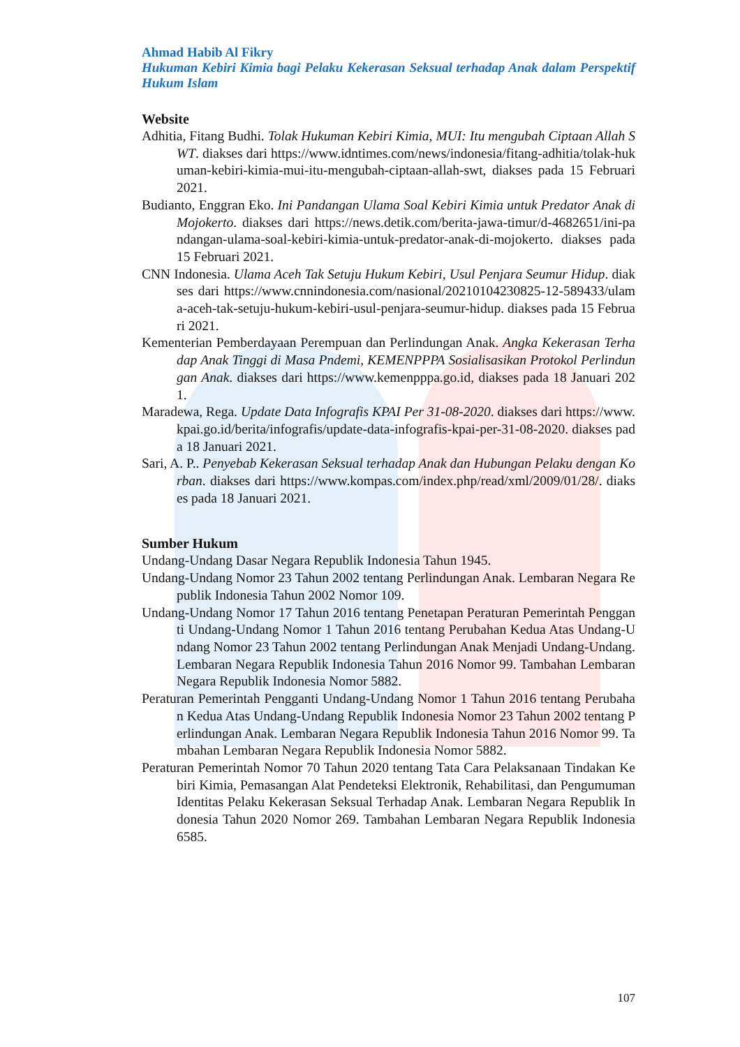Ahmad Habib Al Fikry
Hukuman Kebiri Kimia bagi Pelaku Kekerasan Seksual terhadap Anak dalam Perspektif Hukum Islam
Website
Adhitia, Fitang Budhi. Tolak Hukuman Kebiri Kimia, MUI: Itu mengubah Ciptaan Allah SWT. diakses dari https://www.idntimes.com/news/indonesia/fitang-adhitia/tolak-hukuman-kebiri-kimia-mui-itu-mengubah-ciptaan-allah-swt, diakses pada 15 Februari 2021.
Budianto, Enggran Eko. Ini Pandangan Ulama Soal Kebiri Kimia untuk Predator Anak di Mojokerto. diakses dari https://news.detik.com/berita-jawa-timur/d-4682651/ini-pandangan-ulama-soal-kebiri-kimia-untuk-predator-anak-di-mojokerto. diakses pada 15 Februari 2021.
CNN Indonesia. Ulama Aceh Tak Setuju Hukum Kebiri, Usul Penjara Seumur Hidup. diakses dari https://www.cnnindonesia.com/nasional/20210104230825-12-589433/ulama-aceh-tak-setuju-hukum-kebiri-usul-penjara-seumur-hidup. diakses pada 15 Februari 2021.
Kementerian Pemberdayaan Perempuan dan Perlindungan Anak. Angka Kekerasan Terhadap Anak Tinggi di Masa Pndemi, KEMENPPPA Sosialisasikan Protokol Perlindungan Anak. diakses dari https://www.kemenpppa.go.id, diakses pada 18 Januari 2021.
Maradewa, Rega. Update Data Infografis KPAI Per 31-08-2020. diakses dari https://www.kpai.go.id/berita/infografis/update-data-infografis-kpai-per-31-08-2020. diakses pada 18 Januari 2021.
Sari, A. P.. Penyebab Kekerasan Seksual terhadap Anak dan Hubungan Pelaku dengan Korban. diakses dari https://www.kompas.com/index.php/read/xml/2009/01/28/. diakses pada 18 Januari 2021.
Sumber Hukum
Undang-Undang Dasar Negara Republik Indonesia Tahun 1945.
Undang-Undang Nomor 23 Tahun 2002 tentang Perlindungan Anak. Lembaran Negara Republik Indonesia Tahun 2002 Nomor 109.
Undang-Undang Nomor 17 Tahun 2016 tentang Penetapan Peraturan Pemerintah Pengganti Undang-Undang Nomor 1 Tahun 2016 tentang Perubahan Kedua Atas Undang-Undang Nomor 23 Tahun 2002 tentang Perlindungan Anak Menjadi Undang-Undang. Lembaran Negara Republik Indonesia Tahun 2016 Nomor 99. Tambahan Lembaran Negara Republik Indonesia Nomor 5882.
Peraturan Pemerintah Pengganti Undang-Undang Nomor 1 Tahun 2016 tentang Perubahan Kedua Atas Undang-Undang Republik Indonesia Nomor 23 Tahun 2002 tentang Perlindungan Anak. Lembaran Negara Republik Indonesia Tahun 2016 Nomor 99. Tambahan Lembaran Negara Republik Indonesia Nomor 5882.
Peraturan Pemerintah Nomor 70 Tahun 2020 tentang Tata Cara Pelaksanaan Tindakan Kebiri Kimia, Pemasangan Alat Pendeteksi Elektronik, Rehabilitasi, dan Pengumuman Identitas Pelaku Kekerasan Seksual Terhadap Anak. Lembaran Negara Republik Indonesia Tahun 2020 Nomor 269. Tambahan Lembaran Negara Republik Indonesia 6585.
107